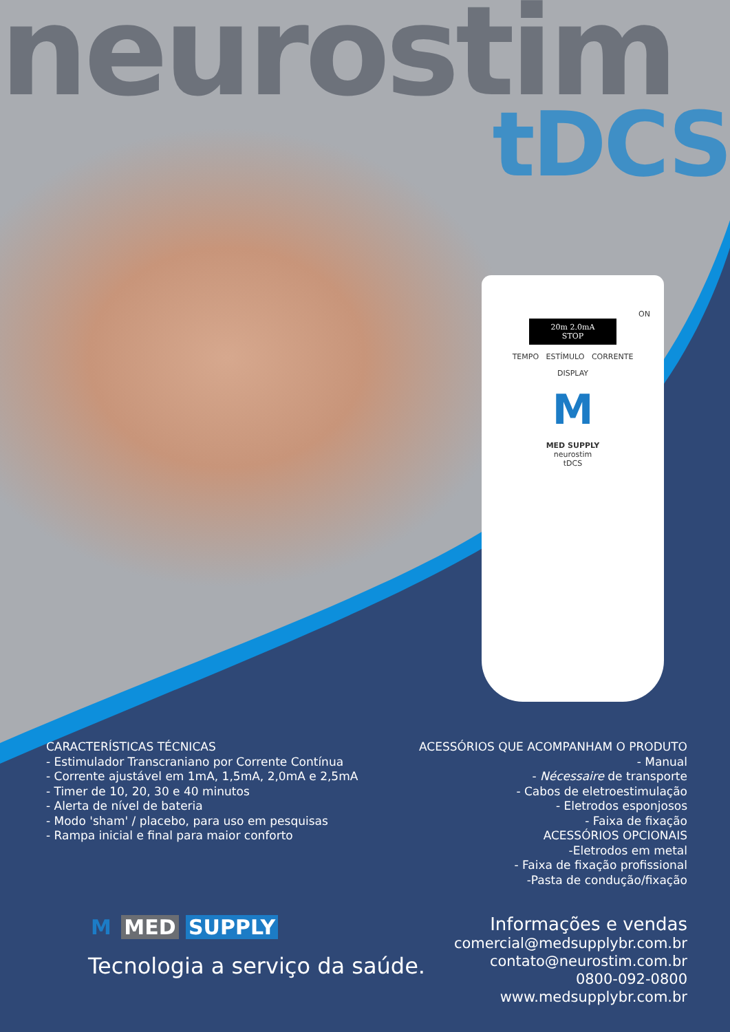neurostim
tDCS
ON
20m 2.0mA
STOP
TEMPO ESTÍMULO CORRENTE
DISPLAY
M
MED SUPPLY
neurostim
tDCS
CARACTERÍSTICAS TÉCNICAS
- Estimulador Transcraniano por Corrente Contínua
- Corrente ajustável em 1mA, 1,5mA, 2,0mA e 2,5mA
- Timer de 10, 20, 30 e 40 minutos
- Alerta de nível de bateria
- Modo 'sham' / placebo, para uso em pesquisas
- Rampa inicial e final para maior conforto
ACESSÓRIOS QUE ACOMPANHAM O PRODUTO
- Manual
- Nécessaire de transporte
- Cabos de eletroestimulação
- Eletrodos esponjosos
- Faixa de fixação
ACESSÓRIOS OPCIONAIS
-Eletrodos em metal
- Faixa de fixação profissional
-Pasta de condução/fixação
M MED SUPPLY
Tecnologia a serviço da saúde.
Informações e vendas
comercial@medsupplybr.com.br
contato@neurostim.com.br
0800-092-0800
www.medsupplybr.com.br